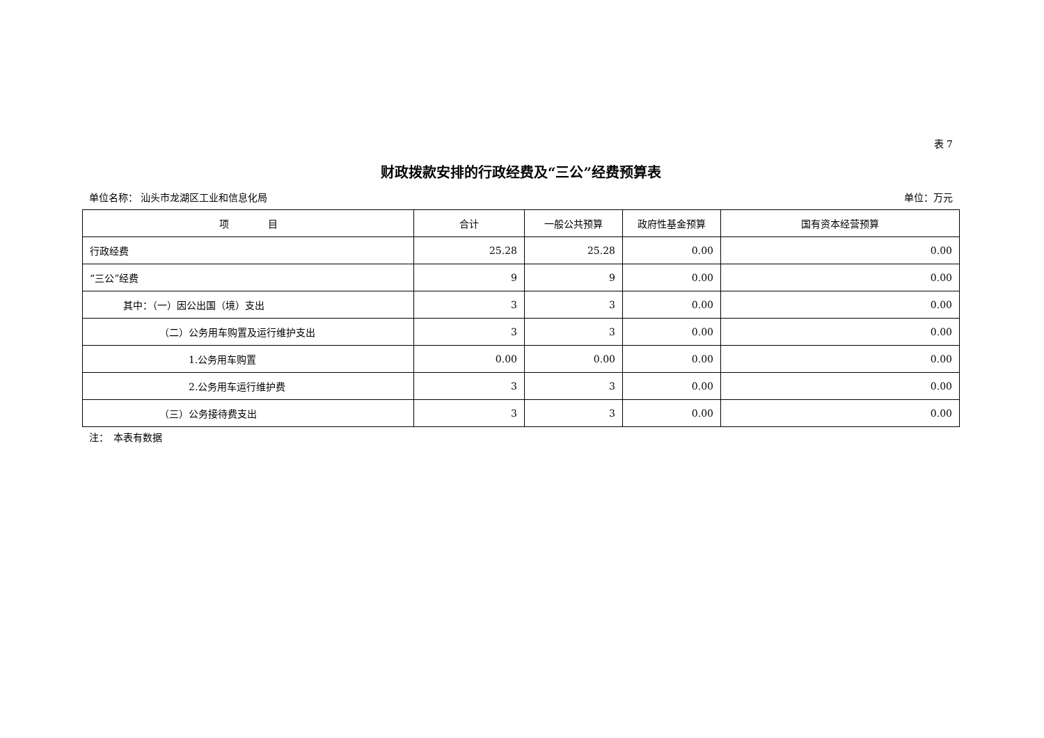表 7
财政拨款安排的行政经费及“三公”经费预算表
单位名称： 汕头市龙湖区工业和信息化局 单位：万元
| 项 目 | 合计 | 一般公共预算 | 政府性基金预算 | 国有资本经营预算 |
| --- | --- | --- | --- | --- |
| 行政经费 | 25.28 | 25.28 | 0.00 | 0.00 |
| “三公”经费 | 9 | 9 | 0.00 | 0.00 |
| 其中：（一）因公出国（境）支出 | 3 | 3 | 0.00 | 0.00 |
| （二）公务用车购置及运行维护支出 | 3 | 3 | 0.00 | 0.00 |
| 1.公务用车购置 | 0.00 | 0.00 | 0.00 | 0.00 |
| 2.公务用车运行维护费 | 3 | 3 | 0.00 | 0.00 |
| （三）公务接待费支出 | 3 | 3 | 0.00 | 0.00 |
注：　本表有数据